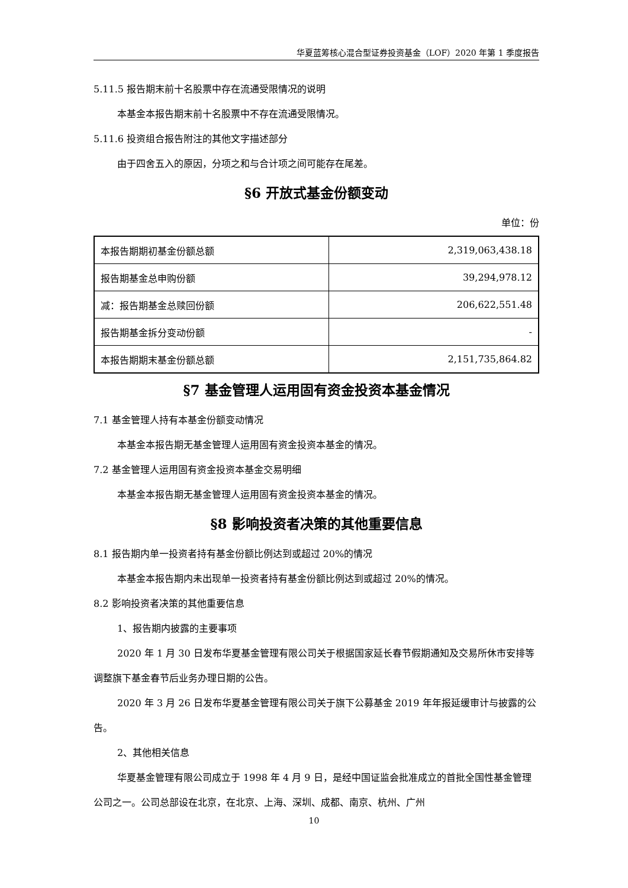华夏蓝筹核心混合型证券投资基金（LOF）2020 年第 1 季度报告
5.11.5 报告期末前十名股票中存在流通受限情况的说明
本基金本报告期末前十名股票中不存在流通受限情况。
5.11.6 投资组合报告附注的其他文字描述部分
由于四舍五入的原因，分项之和与合计项之间可能存在尾差。
§6 开放式基金份额变动
单位：份
| 本报告期期初基金份额总额 | 2,319,063,438.18 |
| 报告期基金总申购份额 | 39,294,978.12 |
| 减：报告期基金总赎回份额 | 206,622,551.48 |
| 报告期基金拆分变动份额 | - |
| 本报告期期末基金份额总额 | 2,151,735,864.82 |
§7 基金管理人运用固有资金投资本基金情况
7.1 基金管理人持有本基金份额变动情况
本基金本报告期无基金管理人运用固有资金投资本基金的情况。
7.2 基金管理人运用固有资金投资本基金交易明细
本基金本报告期无基金管理人运用固有资金投资本基金的情况。
§8 影响投资者决策的其他重要信息
8.1 报告期内单一投资者持有基金份额比例达到或超过 20%的情况
本基金本报告期内未出现单一投资者持有基金份额比例达到或超过 20%的情况。
8.2 影响投资者决策的其他重要信息
1、报告期内披露的主要事项
2020 年 1 月 30 日发布华夏基金管理有限公司关于根据国家延长春节假期通知及交易所休市安排等调整旗下基金春节后业务办理日期的公告。
2020 年 3 月 26 日发布华夏基金管理有限公司关于旗下公募基金 2019 年年报延缓审计与披露的公告。
2、其他相关信息
华夏基金管理有限公司成立于 1998 年 4 月 9 日，是经中国证监会批准成立的首批全国性基金管理公司之一。公司总部设在北京，在北京、上海、深圳、成都、南京、杭州、广州
10